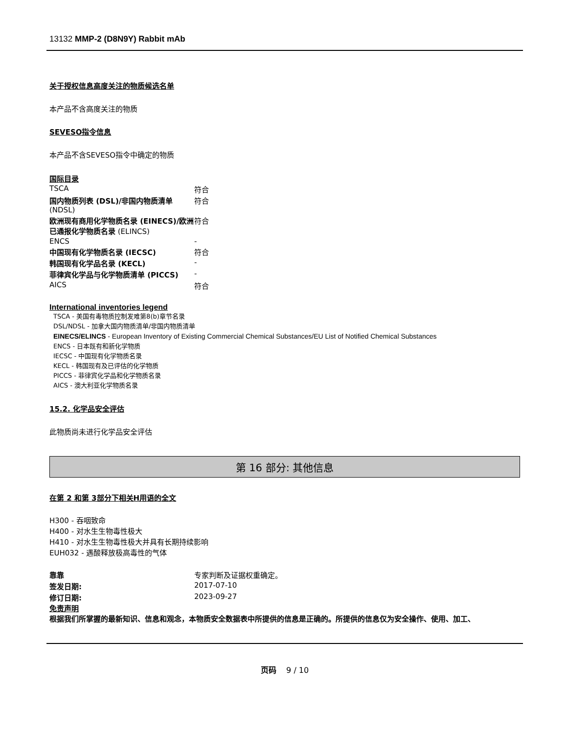13132 MMP-2 (D8N9Y) Rabbit mAb
关于授权信息高度关注的物质候选名单
本产品不含高度关注的物质
SEVESO指令信息
本产品不含SEVESO指令中确定的物质
国际目录
| TSCA | 符合 |
| 国内物质列表 (DSL)/非国内物质清单 (NDSL) | 符合 |
| 欧洲现有商用化学物质名录 (EINECS)/欧洲已通报化学物质名录 (ELINCS) | 符合 |
| ENCS | - |
| 中国现有化学物质名录 (IECSC) | 符合 |
| 韩国现有化学品名录 (KECL) | - |
| 菲律宾化学品与化学物质清单 (PICCS) | - |
| AICS | 符合 |
International inventories legend
TSCA - 美国有毒物质控制发难第8(b)章节名录
DSL/NDSL - 加拿大国内物质清单/非国内物质清单
EINECS/ELINCS - European Inventory of Existing Commercial Chemical Substances/EU List of Notified Chemical Substances
ENCS - 日本既有和新化学物质
IECSC - 中国现有化学物质名录
KECL - 韩国现有及已评估的化学物质
PICCS - 菲律宾化学品和化学物质名录
AICS - 澳大利亚化学物质名录
15.2. 化学品安全评估
此物质尚未进行化学品安全评估
第 16 部分: 其他信息
在第 2 和第 3部分下相关H用语的全文
H300 - 吞咽致命
H400 - 对水生生物毒性极大
H410 - 对水生生物毒性极大并具有长期持续影响
EUH032 - 遇酸释放极高毒性的气体
| 靠靠 | 专家判断及证据权重确定。 |
| 签发日期: | 2017-07-10 |
| 修订日期: | 2023-09-27 |
免责声明
根据我们所掌握的最新知识、信息和观念，本物质安全数据表中所提供的信息是正确的。所提供的信息仅为安全操作、使用、加工、
页码 9 / 10